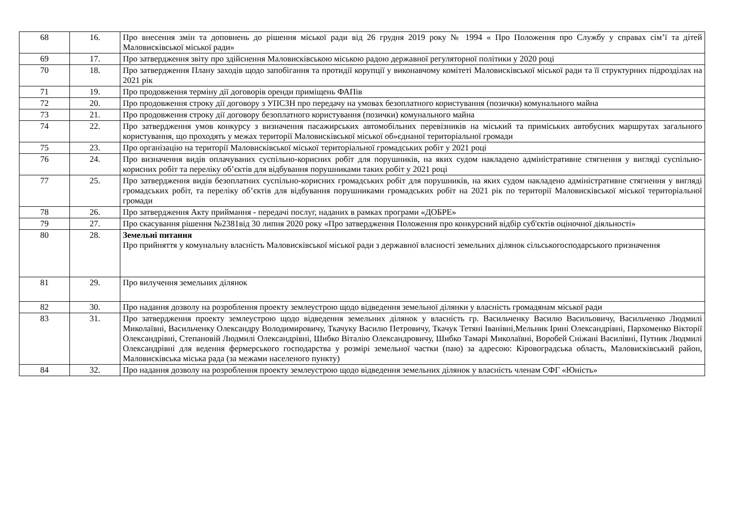| 68 | 16. | Про внесення змін та доповнень до рішення міської ради від 26 грудня 2019 року № 1994 « Про Положення про Службу у справах сім’ї та дітей Маловисківської міської ради» |
| 69 | 17. | Про затвердження звіту про здійснення Маловисківською міською радою державної регуляторної політики у 2020 році |
| 70 | 18. | Про затвердження Плану заходів щодо запобігання та протидії корупції у виконавчому комітеті Маловисківської міської ради та її структурних підрозділах на 2021 рік |
| 71 | 19. | Про продовження терміну дії договорів оренди приміщень ФАПів |
| 72 | 20. | Про продовження строку дії договору з УПСЗН про передачу на умовах безоплатного користування (позички) комунального майна |
| 73 | 21. | Про продовження строку дії договору безоплатного користування (позички) комунального майна |
| 74 | 22. | Про затвердження умов конкурсу з визначення пасажирських автомобільних перевізників на міський та приміських автобусних маршрутах загального користування, що проходять у межах території Маловисківської міської об»єднаної територіальної громади |
| 75 | 23. | Про організацію на території Маловисківської міської територіальної громадських робіт у 2021 році |
| 76 | 24. | Про визначення видів оплачуваних суспільно-корисних робіт для порушників, на яких судом накладено адміністративне стягнення у вигляді суспільно-корисних робіт та переліку об’єктів для відбування порушниками таких робіт у 2021 році |
| 77 | 25. | Про затвердження видів безоплатних суспільно-корисних громадських робіт для порушників, на яких судом накладено адміністративне стягнення у вигляді громадських робіт, та переліку об’єктів для відбування порушниками громадських робіт на 2021 рік по території Маловисківської міської територіальної громади |
| 78 | 26. | Про затвердження Акту приймання - передачі послуг, наданих в рамках програми «ДОБРЕ» |
| 79 | 27. | Про скасування рішення №2381від 30 липня 2020 року «Про затвердження Положення про конкурсний відбір суб'єктів оціночної діяльності» |
| 80 | 28. | Земельні питання Про прийняття у комунальну власність Маловисківської міської ради з державної власності земельних ділянок сільськогосподарського призначення |
| 81 | 29. | Про вилучення земельних ділянок |
| 82 | 30. | Про надання дозволу на розроблення проекту землеустрою щодо відведення земельної ділянки у власність громадянам міської ради |
| 83 | 31. | Про затвердження проекту землеустрою щодо відведення земельних ділянок у власність гр. Васильченку Василю Васильовичу, Васильченко Людмилі Миколаївні, Васильченку Олександру Володимировичу, Ткачуку Василю Петровичу, Ткачук Тетяні Іванівні,Мельник Ірині Олександрівні, Пархоменко Вікторії Олександрівні, Степановій Людмилі Олександрівні, Шибко Віталію Олександровичу, Шибко Тамарі Миколаївні, Воробей Сніжані Василівні, Путник Людмилі Олександрівні для ведення фермерського господарства у розмірі земельної частки (паю) за адресою: Кіровоградська область, Маловисківський район, Маловисківська міська рада (за межами населеного пункту) |
| 84 | 32. | Про надання дозволу на розроблення проекту землеустрою щодо відведення земельних ділянок у власність членам СФГ «Юність» |